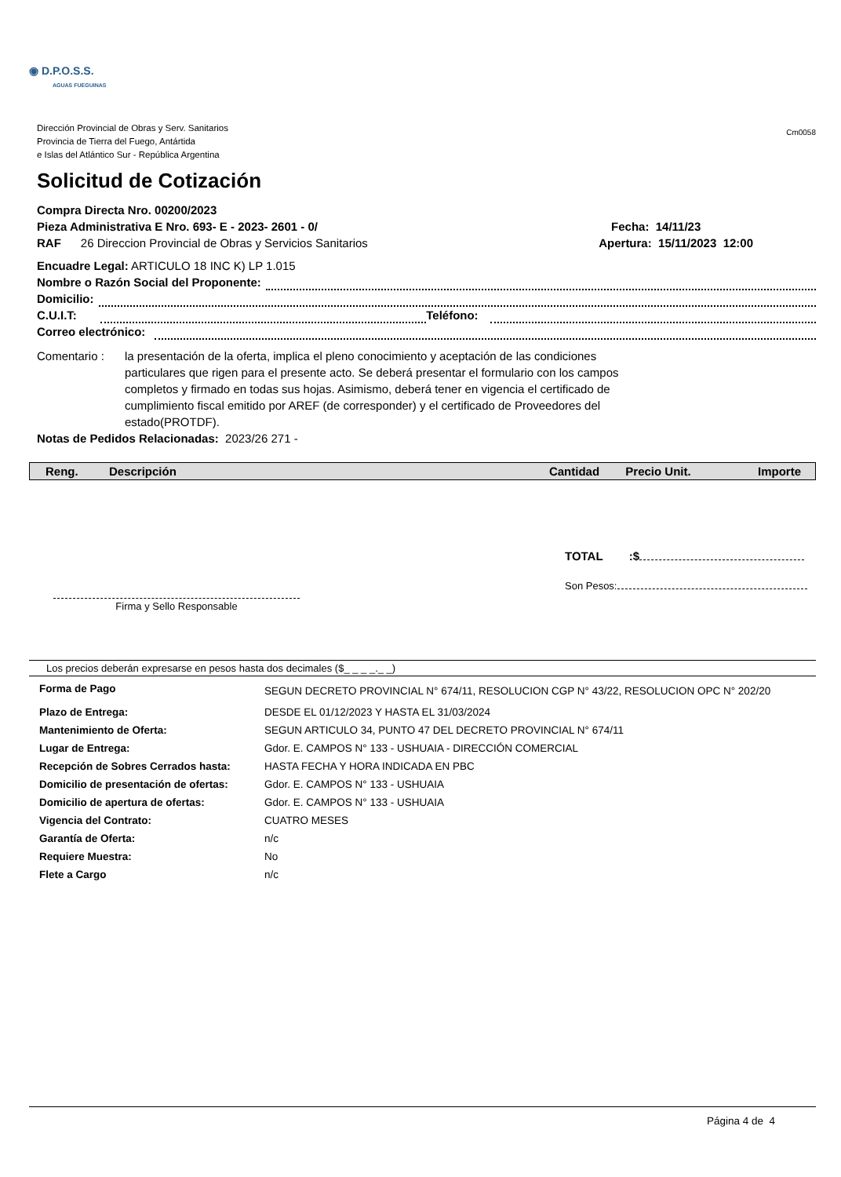◉ D.P.O.S.S.
AGUAS FUEGUINAS
Dirección Provincial de Obras y Serv. Sanitarios
Provincia de Tierra del Fuego, Antártida
e Islas del Atlántico Sur - República Argentina
Cm0058
Solicitud de Cotización
Compra Directa Nro. 00200/2023
Pieza Administrativa E Nro. 693- E - 2023- 2601 - 0/
RAF 26 Direccion Provincial de Obras y Servicios Sanitarios
Fecha: 14/11/23
Apertura: 15/11/2023 12:00
Encuadre Legal: ARTICULO 18 INC K) LP 1.015
Nombre o Razón Social del Proponente:
Domicilio:
C.U.I.T: Teléfono:
Correo electrónico:
Comentario : la presentación de la oferta, implica el pleno conocimiento y aceptación de las condiciones particulares que rigen para el presente acto. Se deberá presentar el formulario con los campos completos y firmado en todas sus hojas. Asimismo, deberá tener en vigencia el certificado de cumplimiento fiscal emitido por AREF (de corresponder) y el certificado de Proveedores del estado(PROTDF).
Notas de Pedidos Relacionadas: 2023/26 271 -
| Reng. | Descripción | Cantidad | Precio Unit. | Importe |
| --- | --- | --- | --- | --- |
TOTAL :$
Son Pesos:
Firma y Sello Responsable
Los precios deberán expresarse en pesos hasta dos decimales ($_ _ _ _._ _)
| Forma de Pago | SEGUN DECRETO PROVINCIAL N° 674/11, RESOLUCION CGP N° 43/22, RESOLUCION OPC N° 202/20 |
| Plazo de Entrega: | DESDE EL 01/12/2023 Y HASTA EL 31/03/2024 |
| Mantenimiento de Oferta: | SEGUN ARTICULO 34, PUNTO 47 DEL DECRETO PROVINCIAL N° 674/11 |
| Lugar de Entrega: | Gdor. E. CAMPOS N° 133 - USHUAIA - DIRECCIÓN COMERCIAL |
| Recepción de Sobres Cerrados hasta: | HASTA FECHA Y HORA INDICADA EN PBC |
| Domicilio de presentación de ofertas: | Gdor. E. CAMPOS N° 133 - USHUAIA |
| Domicilio de apertura de ofertas: | Gdor. E. CAMPOS N° 133 - USHUAIA |
| Vigencia del Contrato: | CUATRO MESES |
| Garantía de Oferta: | n/c |
| Requiere Muestra: | No |
| Flete a Cargo | n/c |
Página 4 de 4